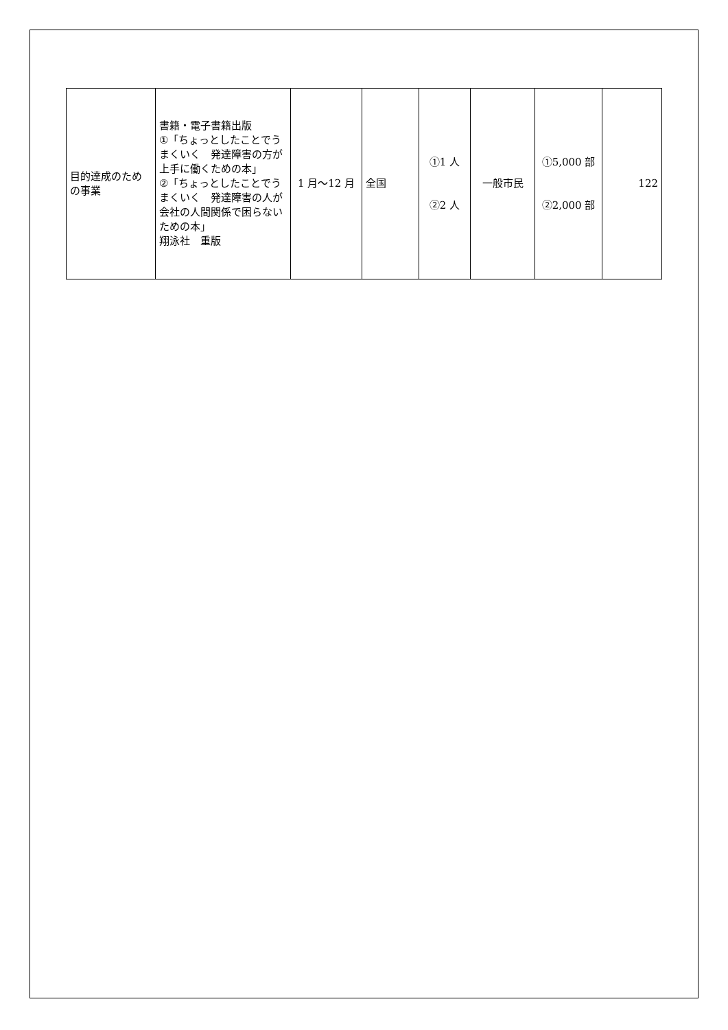| 目的達成のための事業 | 書籍・電子書籍出版 ①「ちょっとしたことでうまくいく 発達障害の方が上手に働くための本」 ②「ちょっとしたことでうまくいく 発達障害の人が会社の人間関係で困らないための本」 翔泳社 重版 | 1 月～12 月 | 全国 | ①1 人 ②2 人 | 一般市民 | ①5,000 部 ②2,000 部 | 122 |